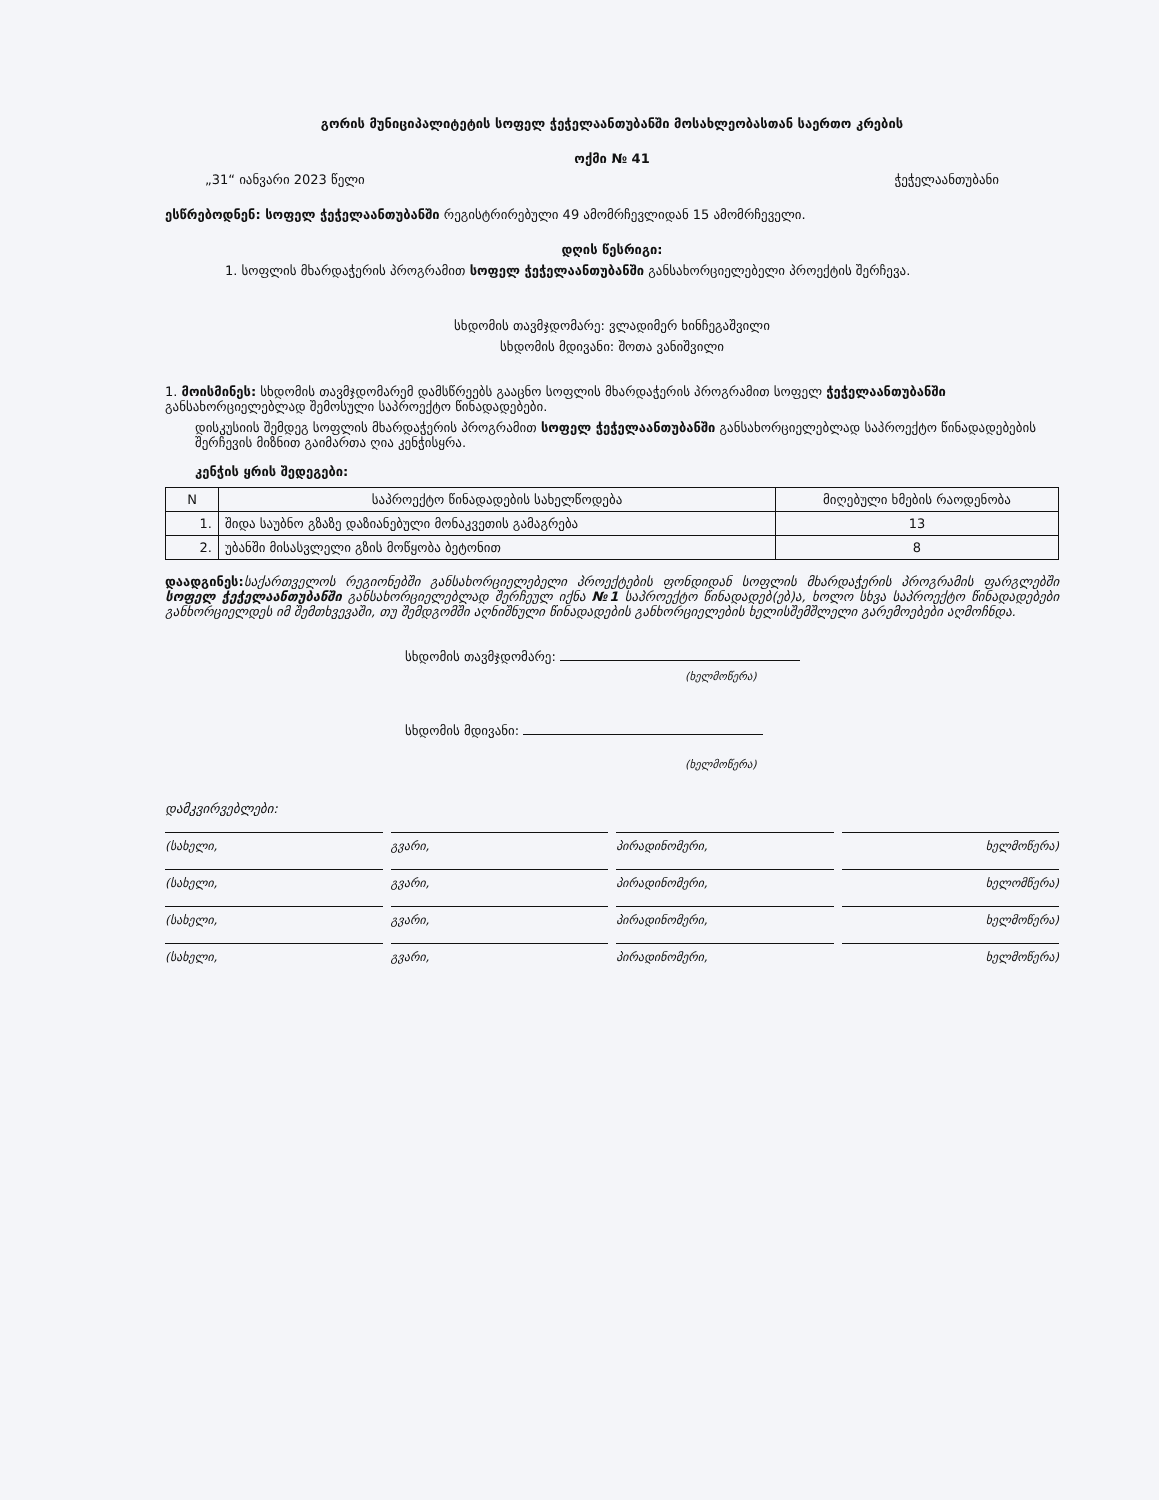გორის მუნიციპალიტეტის სოფელ ჭეჭელაანთუბანში მოსახლეობასთან საერთო კრების
ოქმი № 41
„31“ იანვარი 2023 წელი ჭეჭელაანთუბანი
ესწრებოდნენ: სოფელ ჭეჭელაანთუბანში რეგისტრირებული 49 ამომრჩევლიდან 15 ამომრჩეველი.
დღის წესრიგი:
1. სოფლის მხარდაჭერის პროგრამით სოფელ ჭეჭელაანთუბანში განსახორციელებელი პროექტის შერჩევა.
სხდომის თავმჯდომარე: ვლადიმერ ხინჩეგაშვილი
სხდომის მდივანი: შოთა ვანიშვილი
1. მოისმინეს: სხდომის თავმჯდომარემ დამსწრეებს გააცნო სოფლის მხარდაჭერის პროგრამით სოფელ ჭეჭელაანთუბანში განსახორციელებლად შემოსული საპროექტო წინადადებები.
დისკუსიის შემდეგ სოფლის მხარდაჭერის პროგრამით სოფელ ჭეჭელაანთუბანში განსახორციელებლად საპროექტო წინადადებების შერჩევის მიზნით გაიმართა ღია კენჭისყრა.
კენჭის ყრის შედეგები:
| N | საპროექტო წინადადების სახელწოდება | მიღებული ხმების რაოდენობა |
| --- | --- | --- |
| 1. | შიდა საუბნო გზაზე დაზიანებული მონაკვეთის გამაგრება | 13 |
| 2. | უბანში მისასვლელი გზის მოწყობა ბეტონით | 8 |
დაადგინეს: საქართველოს რეგიონებში განსახორციელებელი პროექტების ფონდიდან სოფლის მხარდაჭერის პროგრამის ფარგლებში სოფელ ჭეჭელაანთუბანში განსახორციელებლად შერჩეულ იქნა №1 საპროექტო წინადადებ(ებ)ა, ხოლო სხვა საპროექტო წინადადებები განხორციელდეს იმ შემთხვევაში, თუ შემდგომში აღნიშნული წინადადების განხორციელების ხელისშემშლელი გარემოებები აღმოჩნდა.
სხდომის თავმჯდომარე:
(ხელმოწერა)
სხდომის მდივანი:
(ხელმოწერა)
დამკვირვებლები:
(სახელი, გვარი, პირადინომერი, ხელმოწერა)
(სახელი, გვარი, პირადინომერი, ხელომწერა)
(სახელი, გვარი, პირადინომერი, ხელმოწერა)
(სახელი, გვარი, პირადინომერი, ხელმოწერა)